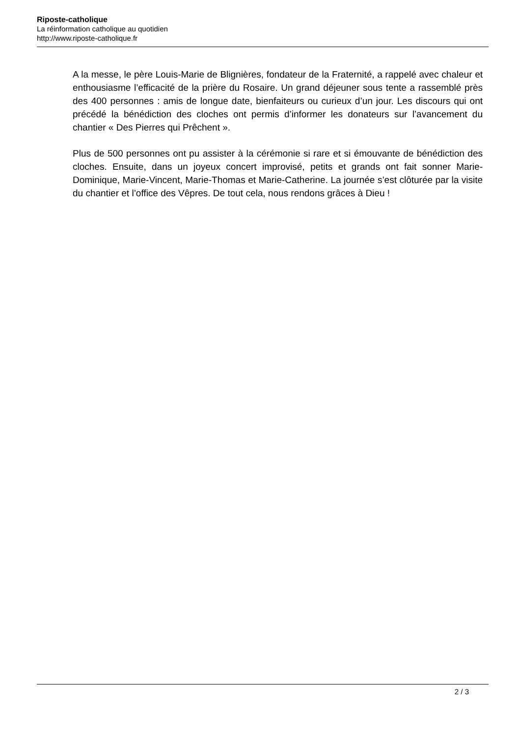Riposte-catholique
La réinformation catholique au quotidien
http://www.riposte-catholique.fr
A la messe, le père Louis-Marie de Blignières, fondateur de la Fraternité, a rappelé avec chaleur et enthousiasme l’efficacité de la prière du Rosaire. Un grand déjeuner sous tente a rassemblé près des 400 personnes : amis de longue date, bienfaiteurs ou curieux d’un jour. Les discours qui ont précédé la bénédiction des cloches ont permis d’informer les donateurs sur l’avancement du chantier « Des Pierres qui Prêchent ».
Plus de 500 personnes ont pu assister à la cérémonie si rare et si émouvante de bénédiction des cloches. Ensuite, dans un joyeux concert improvisé, petits et grands ont fait sonner Marie-Dominique, Marie-Vincent, Marie-Thomas et Marie-Catherine. La journée s’est clôturée par la visite du chantier et l’office des Vêpres. De tout cela, nous rendons grâces à Dieu !
2 / 3